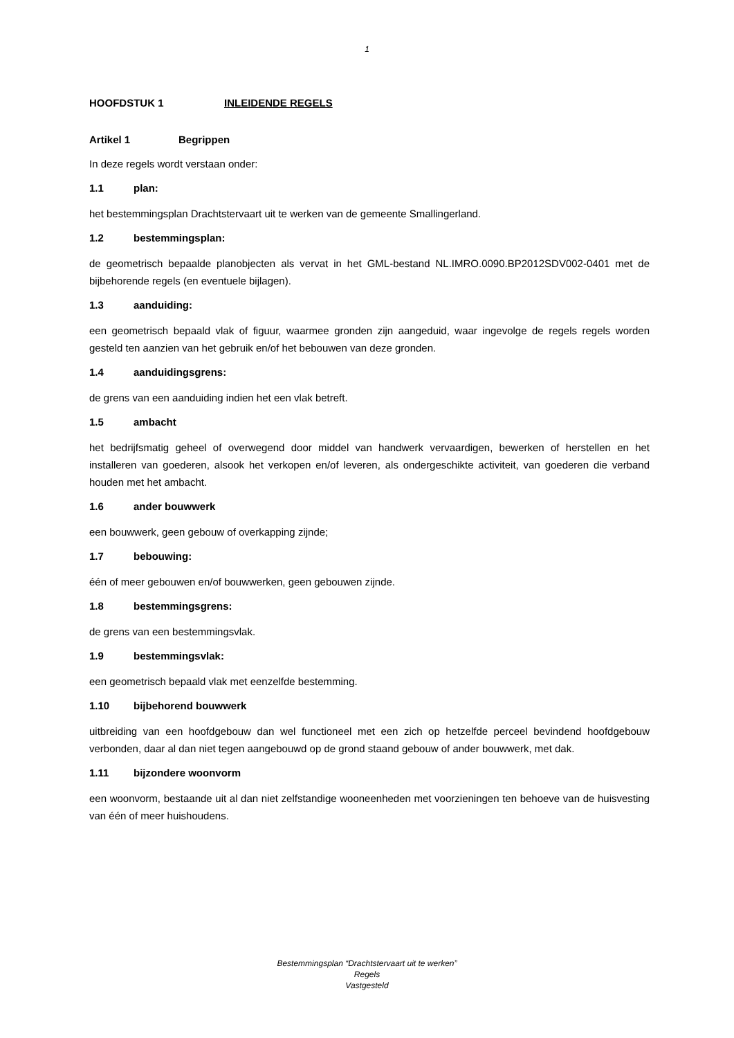1
HOOFDSTUK 1 INLEIDENDE REGELS
Artikel 1 Begrippen
In deze regels wordt verstaan onder:
1.1 plan:
het bestemmingsplan Drachtstervaart uit te werken van de gemeente Smallingerland.
1.2 bestemmingsplan:
de geometrisch bepaalde planobjecten als vervat in het GML-bestand NL.IMRO.0090.BP2012SDV002-0401 met de bijbehorende regels (en eventuele bijlagen).
1.3 aanduiding:
een geometrisch bepaald vlak of figuur, waarmee gronden zijn aangeduid, waar ingevolge de regels regels worden gesteld ten aanzien van het gebruik en/of het bebouwen van deze gronden.
1.4 aanduidingsgrens:
de grens van een aanduiding indien het een vlak betreft.
1.5 ambacht
het bedrijfsmatig geheel of overwegend door middel van handwerk vervaardigen, bewerken of herstellen en het installeren van goederen, alsook het verkopen en/of leveren, als ondergeschikte activiteit, van goederen die verband houden met het ambacht.
1.6 ander bouwwerk
een bouwwerk, geen gebouw of overkapping zijnde;
1.7 bebouwing:
één of meer gebouwen en/of bouwwerken, geen gebouwen zijnde.
1.8 bestemmingsgrens:
de grens van een bestemmingsvlak.
1.9 bestemmingsvlak:
een geometrisch bepaald vlak met eenzelfde bestemming.
1.10 bijbehorend bouwwerk
uitbreiding van een hoofdgebouw dan wel functioneel met een zich op hetzelfde perceel bevindend hoofdgebouw verbonden, daar al dan niet tegen aangebouwd op de grond staand gebouw of ander bouwwerk, met dak.
1.11 bijzondere woonvorm
een woonvorm, bestaande uit al dan niet zelfstandige wooneenheden met voorzieningen ten behoeve van de huisvesting van één of meer huishoudens.
Bestemmingsplan “Drachtstervaart uit te werken”
Regels
Vastgesteld